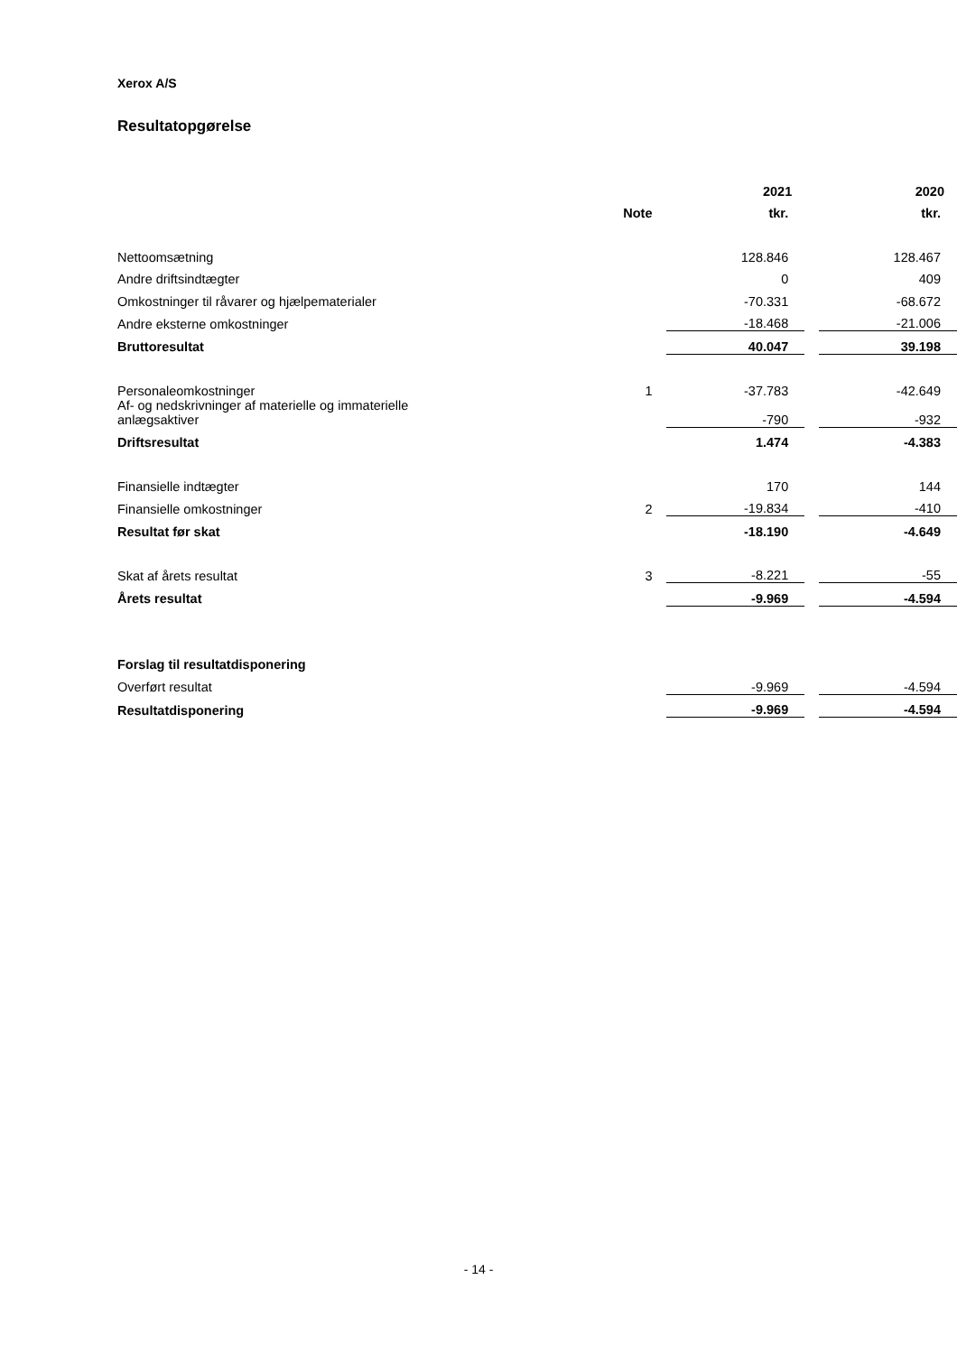Xerox A/S
Resultatopgørelse
| | | | 2021 | | 2020 |
| --- | --- | --- | --- | --- | --- |
| | Note | | tkr. | | tkr. |
| Nettoomsætning | | | 128.846 | | 128.467 |
| Andre driftsindtægter | | | 0 | | 409 |
| Omkostninger til råvarer og hjælpematerialer | | | -70.331 | | -68.672 |
| Andre eksterne omkostninger | | | -18.468 | | -21.006 |
| Bruttoresultat | | | 40.047 | | 39.198 |
| Personaleomkostninger | 1 | | -37.783 | | -42.649 |
| Af- og nedskrivninger af materielle og immaterielle anlægsaktiver | | | -790 | | -932 |
| Driftsresultat | | | 1.474 | | -4.383 |
| Finansielle indtægter | | | 170 | | 144 |
| Finansielle omkostninger | 2 | | -19.834 | | -410 |
| Resultat før skat | | | -18.190 | | -4.649 |
| Skat af årets resultat | 3 | | -8.221 | | -55 |
| Årets resultat | | | -9.969 | | -4.594 |
| Forslag til resultatdisponering | | | | | |
| Overført resultat | | | -9.969 | | -4.594 |
| Resultatdisponering | | | -9.969 | | -4.594 |
- 14 -